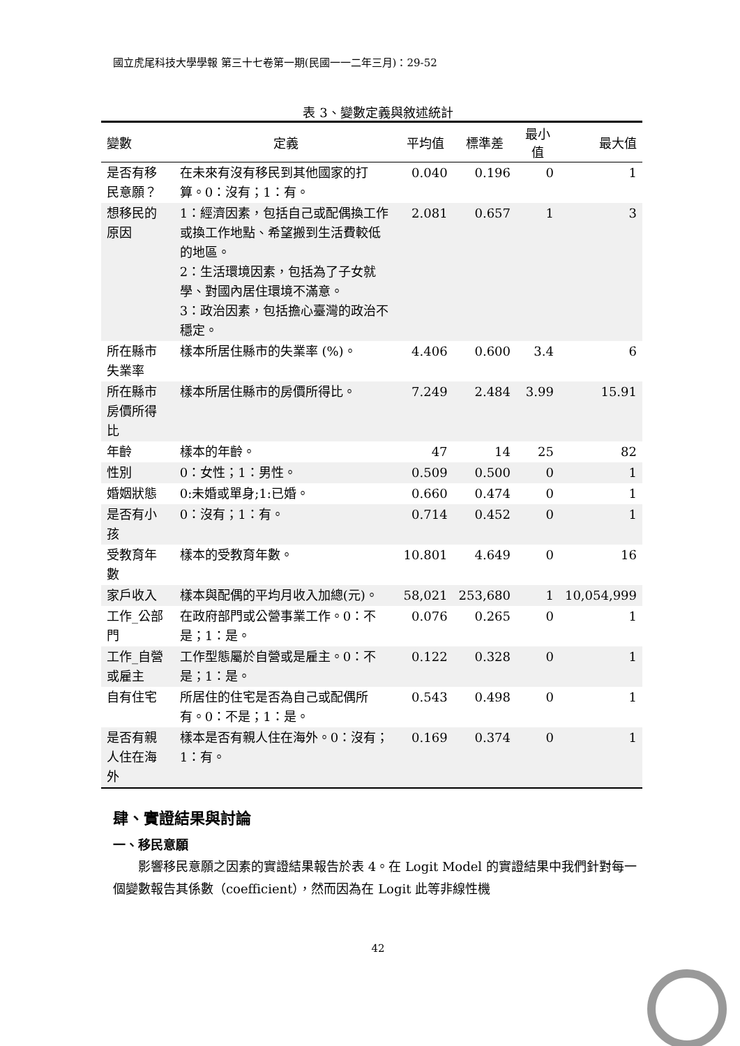國立虎尾科技大學學報 第三十七卷第一期(民國一一二年三月)：29-52
表 3、變數定義與敘述統計
| 變數 | 定義 | 平均值 | 標準差 | 最小值 | 最大值 |
| --- | --- | --- | --- | --- | --- |
| 是否有移民意願？ | 在未來有沒有移民到其他國家的打算。0：沒有；1：有。 | 0.040 | 0.196 | 0 | 1 |
| 想移民的原因 | 1：經濟因素，包括自己或配偶換工作或換工作地點、希望搬到生活費較低的地區。 2：生活環境因素，包括為了子女就學、對國內居住環境不滿意。 3：政治因素，包括擔心臺灣的政治不穩定。 | 2.081 | 0.657 | 1 | 3 |
| 所在縣市失業率 | 樣本所居住縣市的失業率 (%)。 | 4.406 | 0.600 | 3.4 | 6 |
| 所在縣市房價所得比 | 樣本所居住縣市的房價所得比。 | 7.249 | 2.484 | 3.99 | 15.91 |
| 年齡 | 樣本的年齡。 | 47 | 14 | 25 | 82 |
| 性別 | 0：女性；1：男性。 | 0.509 | 0.500 | 0 | 1 |
| 婚姻狀態 | 0:未婚或單身;1:已婚。 | 0.660 | 0.474 | 0 | 1 |
| 是否有小孩 | 0：沒有；1：有。 | 0.714 | 0.452 | 0 | 1 |
| 受教育年數 | 樣本的受教育年數。 | 10.801 | 4.649 | 0 | 16 |
| 家戶收入 | 樣本與配偶的平均月收入加總(元)。 | 58,021 | 253,680 | 1 | 10,054,999 |
| 工作_公部門 | 在政府部門或公營事業工作。0：不是；1：是。 | 0.076 | 0.265 | 0 | 1 |
| 工作_自營或雇主 | 工作型態屬於自營或是雇主。0：不是；1：是。 | 0.122 | 0.328 | 0 | 1 |
| 自有住宅 | 所居住的住宅是否為自己或配偶所有。0：不是；1：是。 | 0.543 | 0.498 | 0 | 1 |
| 是否有親人住在海外 | 樣本是否有親人住在海外。0：沒有；1：有。 | 0.169 | 0.374 | 0 | 1 |
肆、實證結果與討論
一、移民意願
影響移民意願之因素的實證結果報告於表 4。在 Logit Model 的實證結果中我們針對每一個變數報告其係數（coefficient），然而因為在 Logit 此等非線性機
42